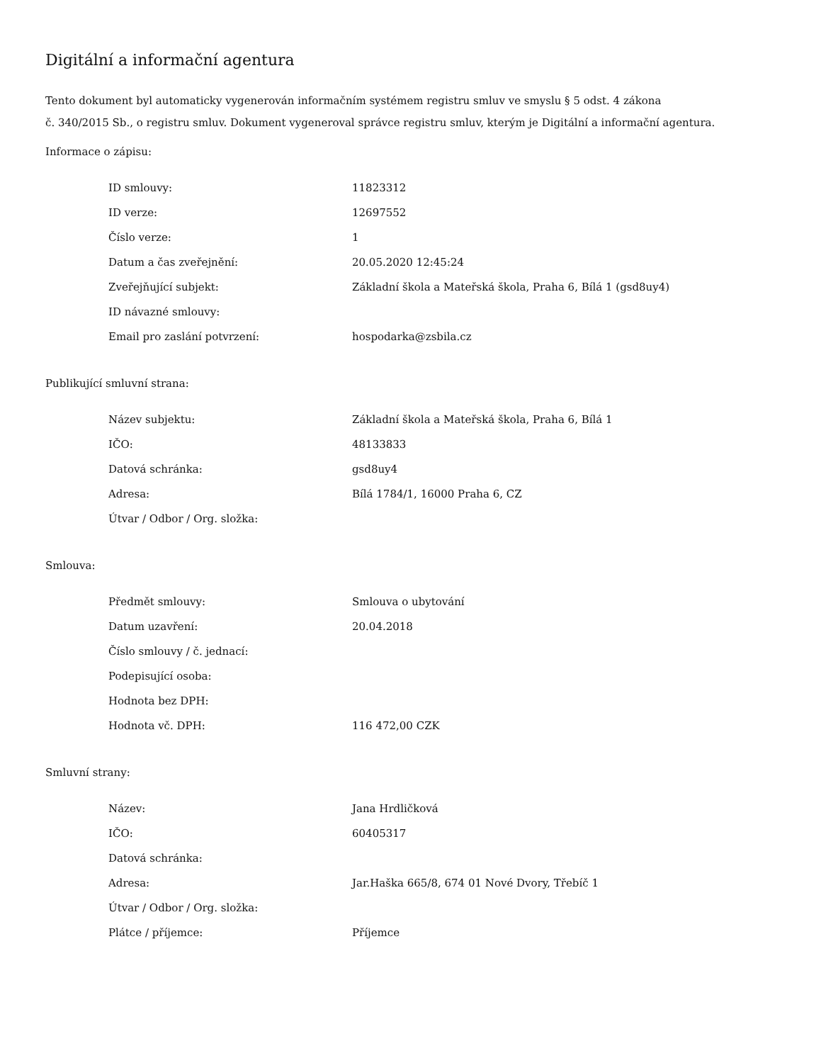Digitální a informační agentura
Tento dokument byl automaticky vygenerován informačním systémem registru smluv ve smyslu § 5 odst. 4 zákona
č. 340/2015 Sb., o registru smluv. Dokument vygeneroval správce registru smluv, kterým je Digitální a informační agentura.
Informace o zápisu:
| ID smlouvy: | 11823312 |
| ID verze: | 12697552 |
| Číslo verze: | 1 |
| Datum a čas zveřejnění: | 20.05.2020 12:45:24 |
| Zveřejňující subjekt: | Základní škola a Mateřská škola, Praha 6, Bílá 1 (gsd8uy4) |
| ID návazné smlouvy: | |
| Email pro zaslání potvrzení: | hospodarka@zsbila.cz |
Publikující smluvní strana:
| Název subjektu: | Základní škola a Mateřská škola, Praha 6, Bílá 1 |
| IČO: | 48133833 |
| Datová schránka: | gsd8uy4 |
| Adresa: | Bílá 1784/1, 16000 Praha 6, CZ |
| Útvar / Odbor / Org. složka: | |
Smlouva:
| Předmět smlouvy: | Smlouva o ubytování |
| Datum uzavření: | 20.04.2018 |
| Číslo smlouvy / č. jednací: | |
| Podepisující osoba: | |
| Hodnota bez DPH: | |
| Hodnota vč. DPH: | 116 472,00 CZK |
Smluvní strany:
| Název: | Jana Hrdličková |
| IČO: | 60405317 |
| Datová schránka: | |
| Adresa: | Jar.Haška 665/8, 674 01 Nové Dvory, Třebíč 1 |
| Útvar / Odbor / Org. složka: | |
| Plátce / příjemce: | Příjemce |